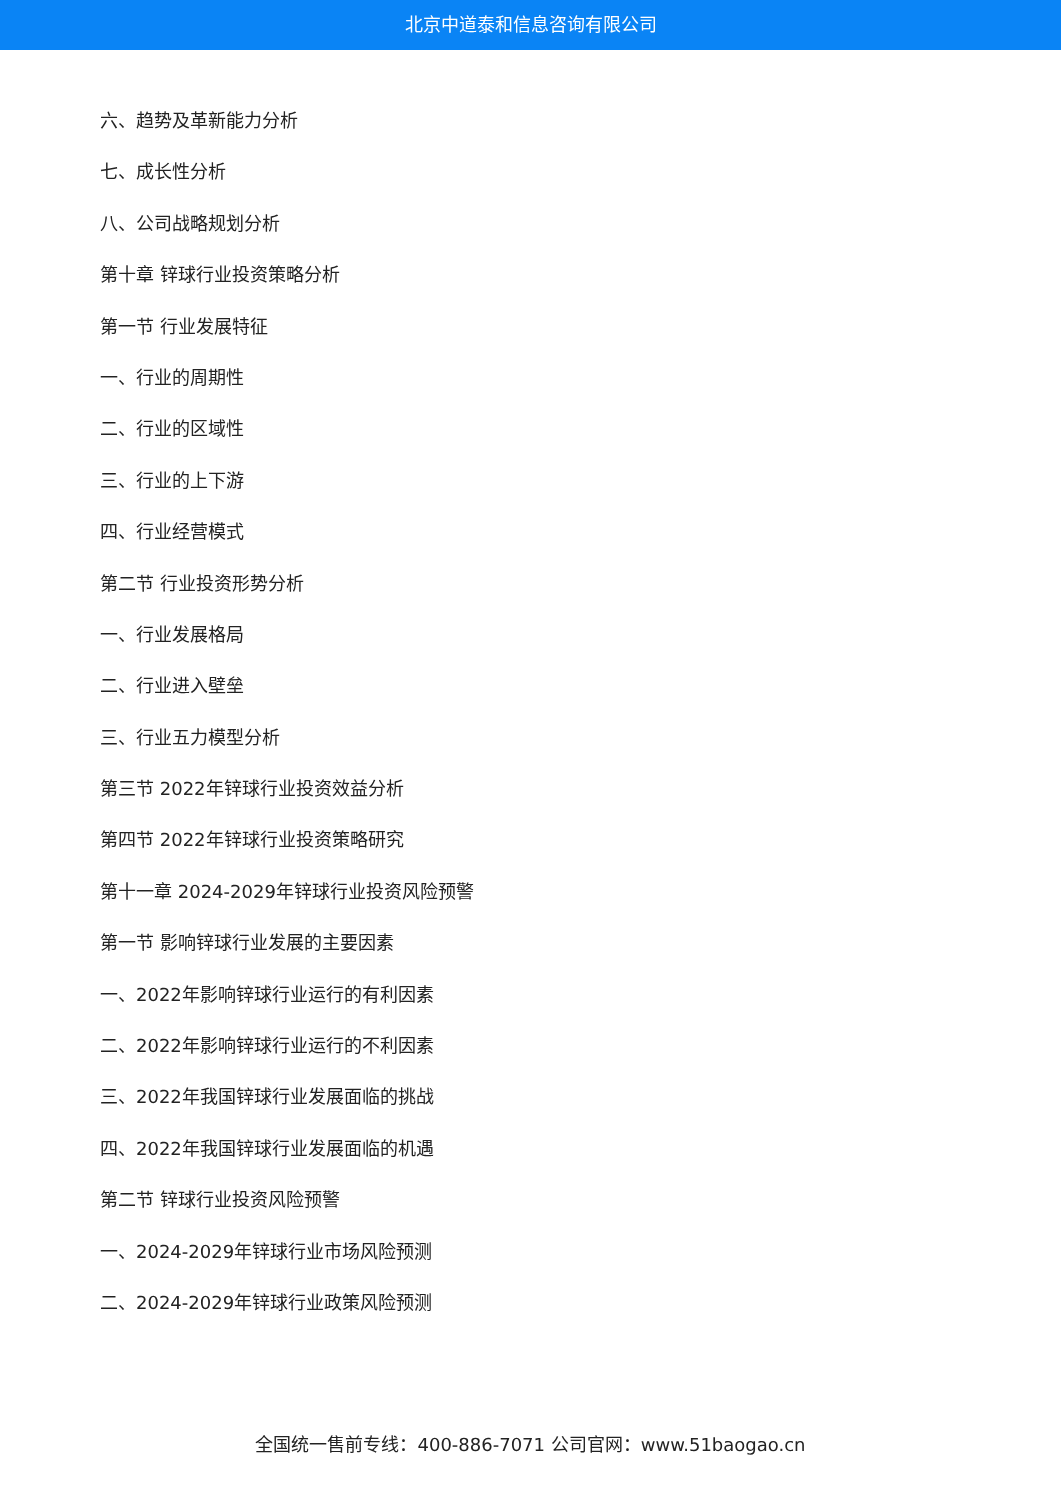北京中道泰和信息咨询有限公司
六、趋势及革新能力分析
七、成长性分析
八、公司战略规划分析
第十章 锌球行业投资策略分析
第一节 行业发展特征
一、行业的周期性
二、行业的区域性
三、行业的上下游
四、行业经营模式
第二节 行业投资形势分析
一、行业发展格局
二、行业进入壁垒
三、行业五力模型分析
第三节 2022年锌球行业投资效益分析
第四节 2022年锌球行业投资策略研究
第十一章 2024-2029年锌球行业投资风险预警
第一节 影响锌球行业发展的主要因素
一、2022年影响锌球行业运行的有利因素
二、2022年影响锌球行业运行的不利因素
三、2022年我国锌球行业发展面临的挑战
四、2022年我国锌球行业发展面临的机遇
第二节 锌球行业投资风险预警
一、2024-2029年锌球行业市场风险预测
二、2024-2029年锌球行业政策风险预测
全国统一售前专线：400-886-7071 公司官网：www.51baogao.cn